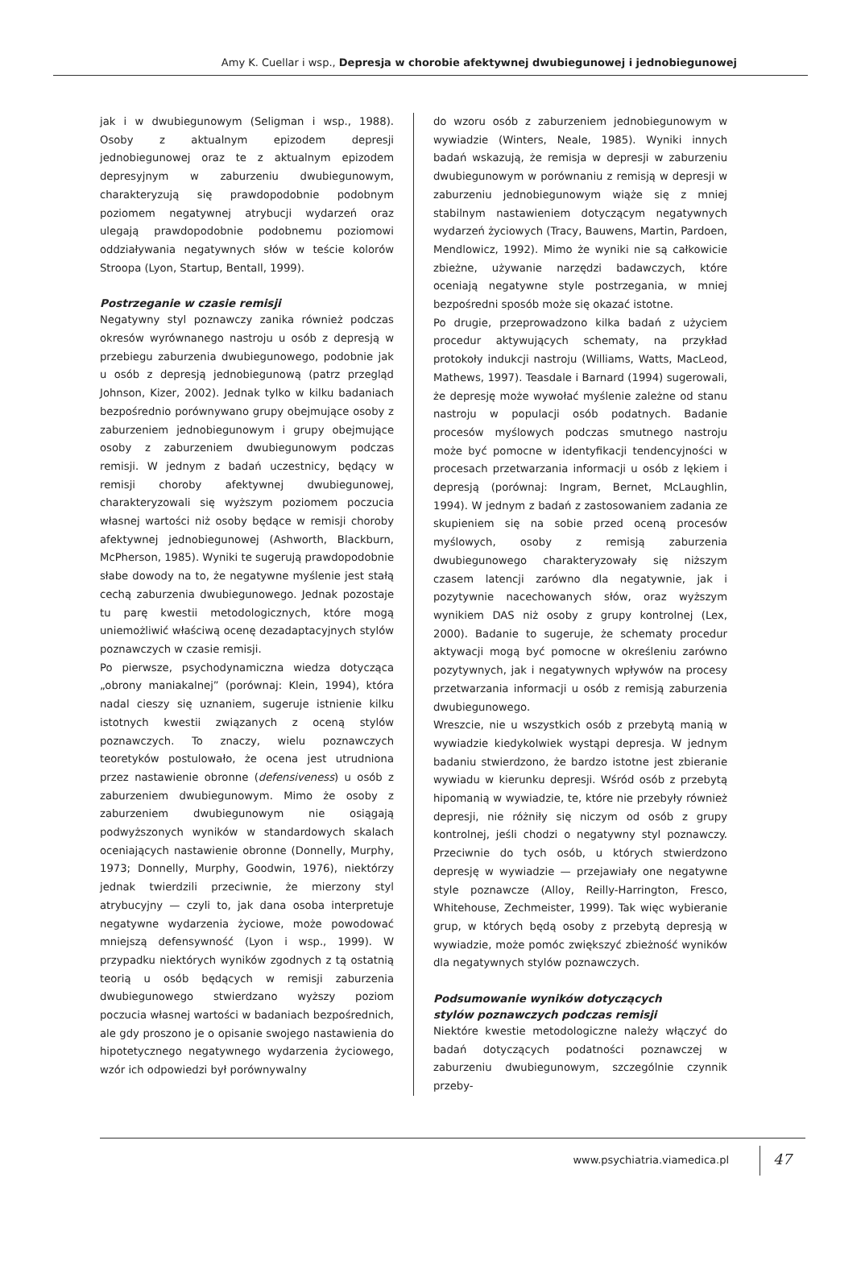Amy K. Cuellar i wsp., Depresja w chorobie afektywnej dwubiegunowej i jednobiegunowej
jak i w dwubiegunowym (Seligman i wsp., 1988). Osoby z aktualnym epizodem depresji jednobiegunowej oraz te z aktualnym epizodem depresyjnym w zaburzeniu dwubiegunowym, charakteryzują się prawdopodobnie podobnym poziomem negatywnej atrybucji wydarzeń oraz ulegają prawdopodobnie podobnemu poziomowi oddziaływania negatywnych słów w teście kolorów Stroopa (Lyon, Startup, Bentall, 1999).
Postrzeganie w czasie remisji
Negatywny styl poznawczy zanika również podczas okresów wyrównanego nastroju u osób z depresją w przebiegu zaburzenia dwubiegunowego, podobnie jak u osób z depresją jednobiegunową (patrz przegląd Johnson, Kizer, 2002). Jednak tylko w kilku badaniach bezpośrednio porównywano grupy obejmujące osoby z zaburzeniem jednobiegunowym i grupy obejmujące osoby z zaburzeniem dwubiegunowym podczas remisji. W jednym z badań uczestnicy, będący w remisji choroby afektywnej dwubiegunowej, charakteryzowali się wyższym poziomem poczucia własnej wartości niż osoby będące w remisji choroby afektywnej jednobiegunowej (Ashworth, Blackburn, McPherson, 1985). Wyniki te sugerują prawdopodobnie słabe dowody na to, że negatywne myślenie jest stałą cechą zaburzenia dwubiegunowego. Jednak pozostaje tu parę kwestii metodologicznych, które mogą uniemożliwić właściwą ocenę dezadaptacyjnych stylów poznawczych w czasie remisji.
Po pierwsze, psychodynamiczna wiedza dotycząca „obrony maniakalnej” (porównaj: Klein, 1994), która nadal cieszy się uznaniem, sugeruje istnienie kilku istotnych kwestii związanych z oceną stylów poznawczych. To znaczy, wielu poznawczych teoretyków postulowało, że ocena jest utrudniona przez nastawienie obronne (defensiveness) u osób z zaburzeniem dwubiegunowym. Mimo że osoby z zaburzeniem dwubiegunowym nie osiągają podwyższonych wyników w standardowych skalach oceniających nastawienie obronne (Donnelly, Murphy, 1973; Donnelly, Murphy, Goodwin, 1976), niektórzy jednak twierdzili przeciwnie, że mierzony styl atrybucyjny — czyli to, jak dana osoba interpretuje negatywne wydarzenia życiowe, może powodować mniejszą defensywność (Lyon i wsp., 1999). W przypadku niektórych wyników zgodnych z tą ostatnią teorią u osób będących w remisji zaburzenia dwubiegunowego stwierdzano wyższy poziom poczucia własnej wartości w badaniach bezpośrednich, ale gdy proszono je o opisanie swojego nastawienia do hipotetycznego negatywnego wydarzenia życiowego, wzór ich odpowiedzi był porównywalny
do wzoru osób z zaburzeniem jednobiegunowym w wywiadzie (Winters, Neale, 1985). Wyniki innych badań wskazują, że remisja w depresji w zaburzeniu dwubiegunowym w porównaniu z remisją w depresji w zaburzeniu jednobiegunowym wiąże się z mniej stabilnym nastawieniem dotyczącym negatywnych wydarzeń życiowych (Tracy, Bauwens, Martin, Pardoen, Mendlowicz, 1992). Mimo że wyniki nie są całkowicie zbieżne, używanie narzędzi badawczych, które oceniają negatywne style postrzegania, w mniej bezpośredni sposób może się okazać istotne.
Po drugie, przeprowadzono kilka badań z użyciem procedur aktywujących schematy, na przykład protokoły indukcji nastroju (Williams, Watts, MacLeod, Mathews, 1997). Teasdale i Barnard (1994) sugerowali, że depresję może wywołać myślenie zależne od stanu nastroju w populacji osób podatnych. Badanie procesów myślowych podczas smutnego nastroju może być pomocne w identyfikacji tendencyjności w procesach przetwarzania informacji u osób z lękiem i depresją (porównaj: Ingram, Bernet, McLaughlin, 1994). W jednym z badań z zastosowaniem zadania ze skupieniem się na sobie przed oceną procesów myślowych, osoby z remisją zaburzenia dwubiegunowego charakteryzowały się niższym czasem latencji zarówno dla negatywnie, jak i pozytywnie nacechowanych słów, oraz wyższym wynikiem DAS niż osoby z grupy kontrolnej (Lex, 2000). Badanie to sugeruje, że schematy procedur aktywacji mogą być pomocne w określeniu zarówno pozytywnych, jak i negatywnych wpływów na procesy przetwarzania informacji u osób z remisją zaburzenia dwubiegunowego.
Wreszcie, nie u wszystkich osób z przebytą manią w wywiadzie kiedykolwiek wystąpi depresja. W jednym badaniu stwierdzono, że bardzo istotne jest zbieranie wywiadu w kierunku depresji. Wśród osób z przebytą hipomanią w wywiadzie, te, które nie przebyły również depresji, nie różniły się niczym od osób z grupy kontrolnej, jeśli chodzi o negatywny styl poznawczy. Przeciwnie do tych osób, u których stwierdzono depresję w wywiadzie — przejawiały one negatywne style poznawcze (Alloy, Reilly-Harrington, Fresco, Whitehouse, Zechmeister, 1999). Tak więc wybieranie grup, w których będą osoby z przebytą depresją w wywiadzie, może pomóc zwiększyć zbieżność wyników dla negatywnych stylów poznawczych.
Podsumowanie wyników dotyczących
stylów poznawczych podczas remisji
Niektóre kwestie metodologiczne należy włączyć do badań dotyczących podatności poznawczej w zaburzeniu dwubiegunowym, szczególnie czynnik przeby-
www.psychiatria.viamedica.pl 47